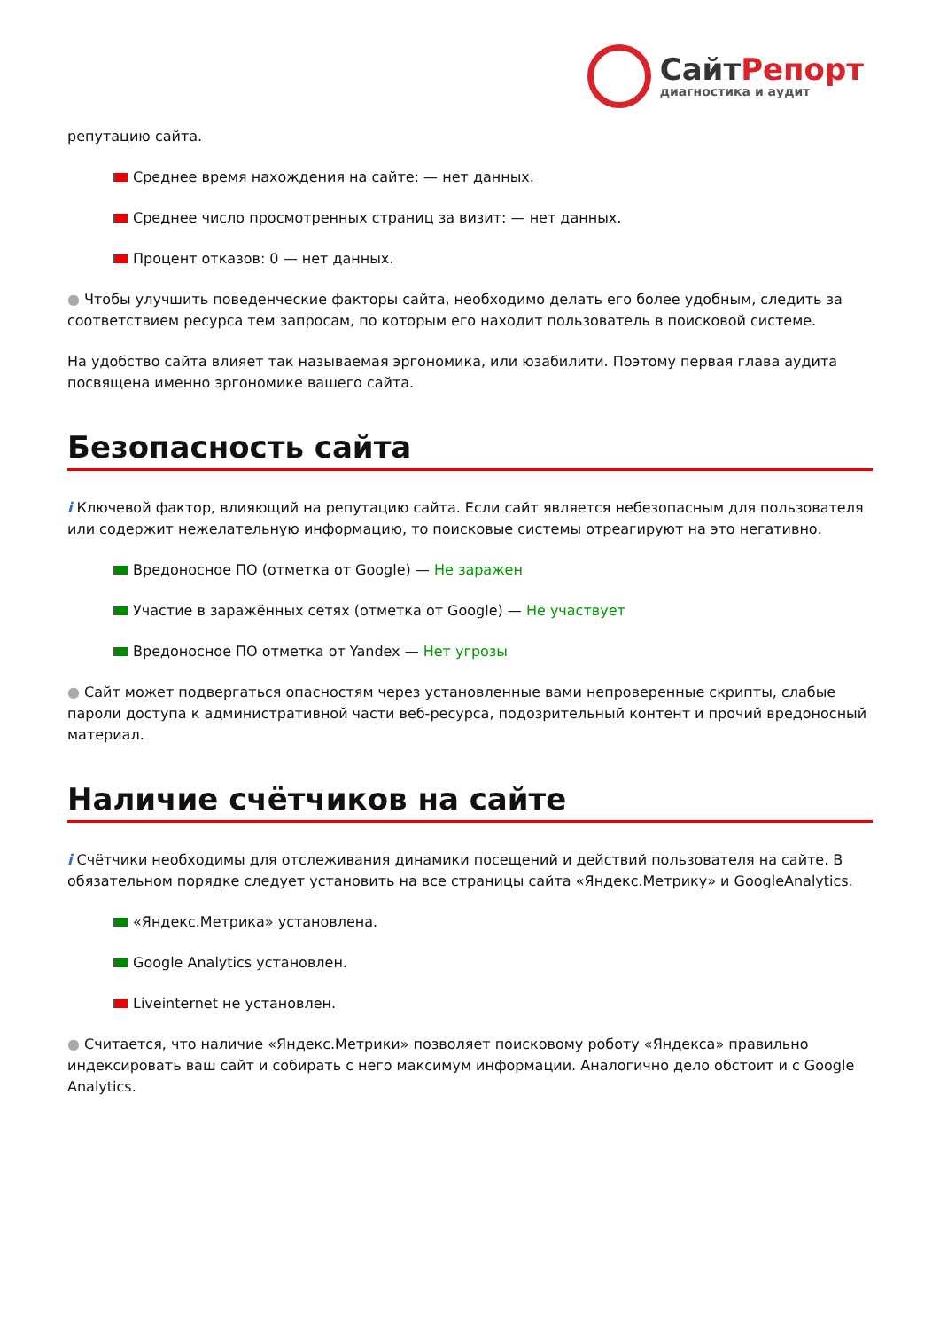СайтРепорт
диагностика и аудит
репутацию сайта.
Среднее время нахождения на сайте: — нет данных.
Среднее число просмотренных страниц за визит: — нет данных.
Процент отказов: 0 — нет данных.
● Чтобы улучшить поведенческие факторы сайта, необходимо делать его более удобным, следить за соответствием ресурса тем запросам, по которым его находит пользователь в поисковой системе.
На удобство сайта влияет так называемая эргономика, или юзабилити. Поэтому первая глава аудита посвящена именно эргономике вашего сайта.
Безопасность сайта
i Ключевой фактор, влияющий на репутацию сайта. Если сайт является небезопасным для пользователя или содержит нежелательную информацию, то поисковые системы отреагируют на это негативно.
Вредоносное ПО (отметка от Google) — Не заражен
Участие в заражённых сетях (отметка от Google) — Не участвует
Вредоносное ПО отметка от Yandex — Нет угрозы
● Сайт может подвергаться опасностям через установленные вами непроверенные скрипты, слабые пароли доступа к административной части веб-ресурса, подозрительный контент и прочий вредоносный материал.
Наличие счётчиков на сайте
i Счётчики необходимы для отслеживания динамики посещений и действий пользователя на сайте. В обязательном порядке следует установить на все страницы сайта «Яндекс.Метрику» и GoogleAnalytics.
«Яндекс.Метрика» установлена.
Google Analytics установлен.
Liveinternet не установлен.
● Считается, что наличие «Яндекс.Метрики» позволяет поисковому роботу «Яндекса» правильно индексировать ваш сайт и собирать с него максимум информации. Аналогично дело обстоит и с Google Analytics.